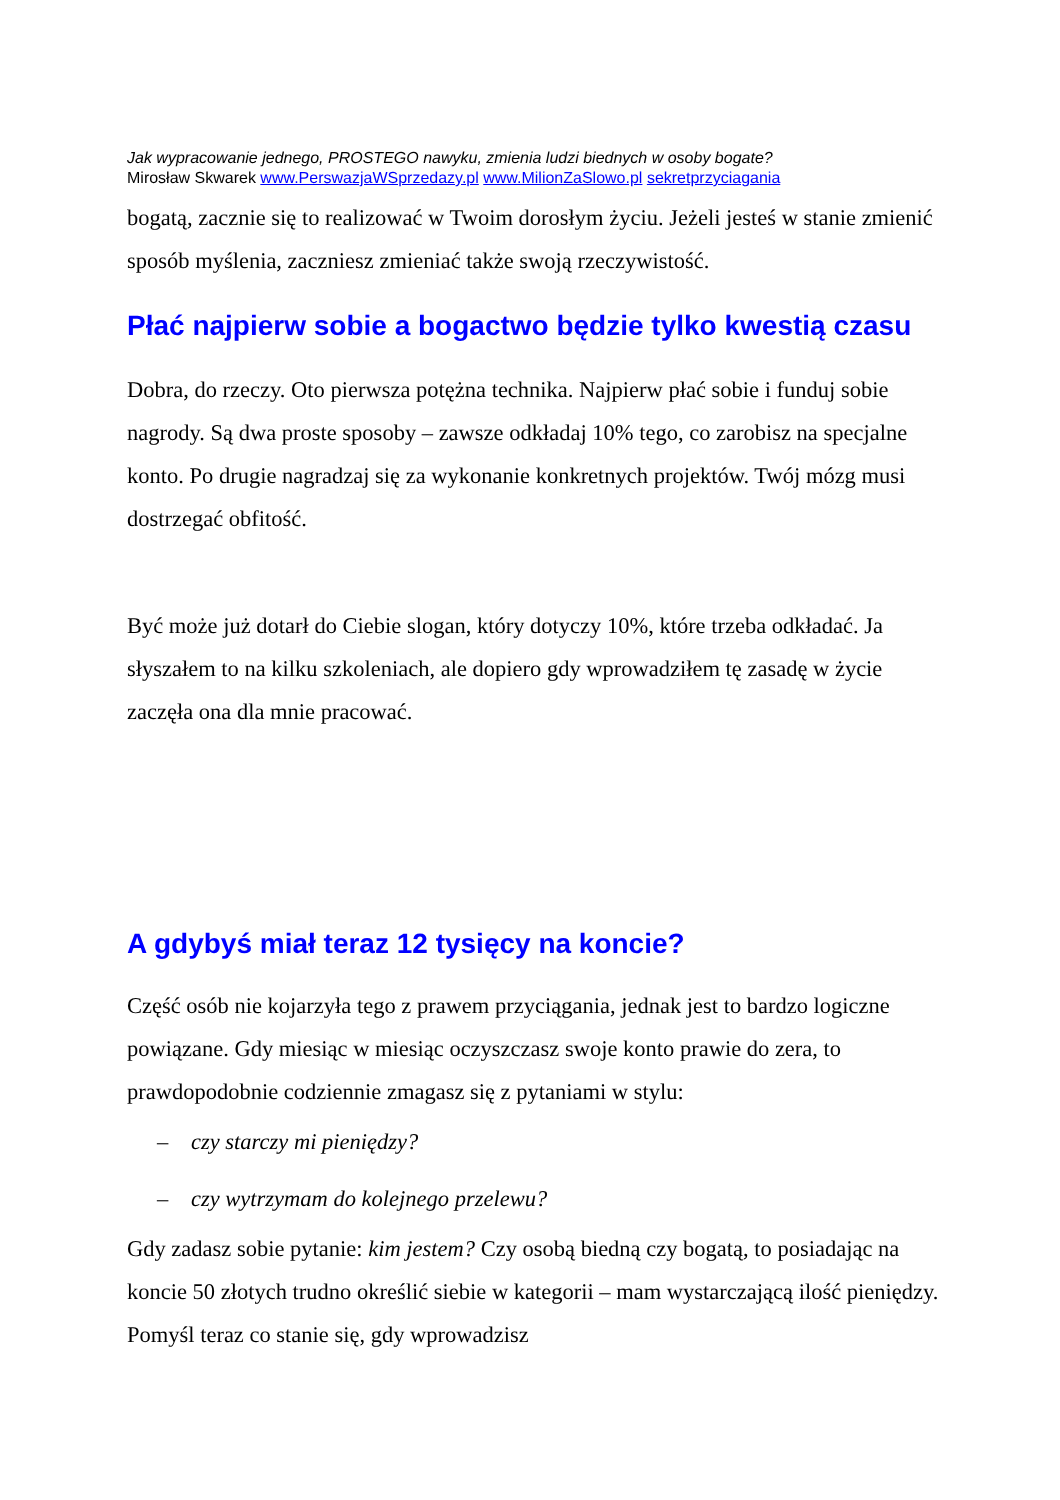Jak wypracowanie jednego, PROSTEGO nawyku, zmienia ludzi biednych w osoby bogate?
Mirosław Skwarek www.PerswazjaWSprzedazy.pl www.MilionZaSlowo.pl sekretprzyciagania
bogatą, zacznie się to realizować w Twoim dorosłym życiu. Jeżeli jesteś w stanie zmienić sposób myślenia, zaczniesz zmieniać także swoją rzeczywistość.
Płać najpierw sobie a bogactwo będzie tylko kwestią czasu
Dobra, do rzeczy. Oto pierwsza potężna technika. Najpierw płać sobie i funduj sobie nagrody. Są dwa proste sposoby – zawsze odkładaj 10% tego, co zarobisz na specjalne konto. Po drugie nagradzaj się za wykonanie konkretnych projektów. Twój mózg musi dostrzegać obfitość.
Być może już dotarł do Ciebie slogan, który dotyczy 10%, które trzeba odkładać. Ja słyszałem to na kilku szkoleniach, ale dopiero gdy wprowadziłem tę zasadę w życie zaczęła ona dla mnie pracować.
A gdybyś miał teraz 12 tysięcy na koncie?
Część osób nie kojarzyła tego z prawem przyciągania, jednak jest to bardzo logiczne powiązane. Gdy miesiąc w miesiąc oczyszczasz swoje konto prawie do zera, to prawdopodobnie codziennie zmagasz się z pytaniami w stylu:
– czy starczy mi pieniędzy?
– czy wytrzymam do kolejnego przelewu?
Gdy zadasz sobie pytanie: kim jestem? Czy osobą biedną czy bogatą, to posiadając na koncie 50 złotych trudno określić siebie w kategorii – mam wystarczającą ilość pieniędzy. Pomyśl teraz co stanie się, gdy wprowadzisz